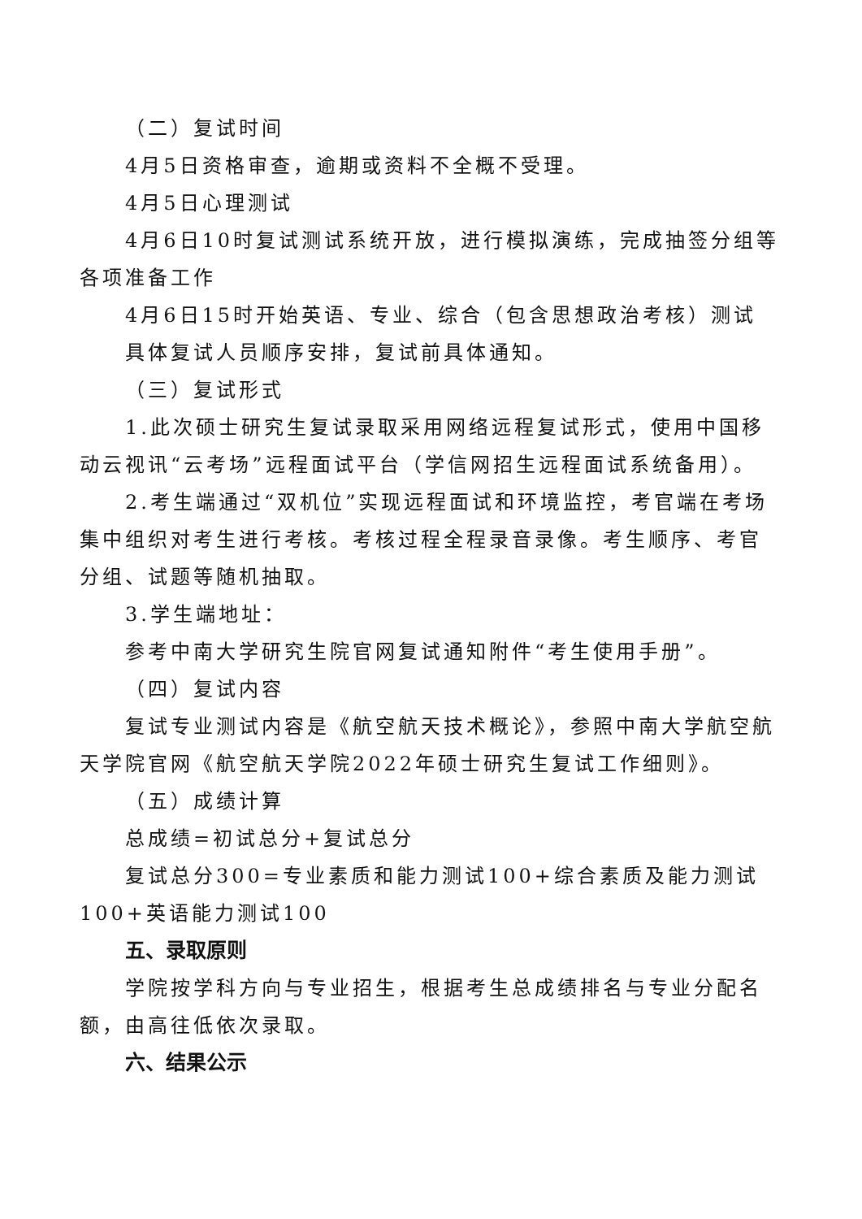（二）复试时间
4月5日资格审查，逾期或资料不全概不受理。
4月5日心理测试
4月6日10时复试测试系统开放，进行模拟演练，完成抽签分组等各项准备工作
4月6日15时开始英语、专业、综合（包含思想政治考核）测试
具体复试人员顺序安排，复试前具体通知。
（三）复试形式
1.此次硕士研究生复试录取采用网络远程复试形式，使用中国移动云视讯“云考场”远程面试平台（学信网招生远程面试系统备用）。
2.考生端通过“双机位”实现远程面试和环境监控，考官端在考场集中组织对考生进行考核。考核过程全程录音录像。考生顺序、考官分组、试题等随机抽取。
3.学生端地址：
参考中南大学研究生院官网复试通知附件“考生使用手册”。
（四）复试内容
复试专业测试内容是《航空航天技术概论》，参照中南大学航空航天学院官网《航空航天学院2022年硕士研究生复试工作细则》。
（五）成绩计算
总成绩=初试总分+复试总分
复试总分300=专业素质和能力测试100+综合素质及能力测试100+英语能力测试100
五、录取原则
学院按学科方向与专业招生，根据考生总成绩排名与专业分配名额，由高往低依次录取。
六、结果公示